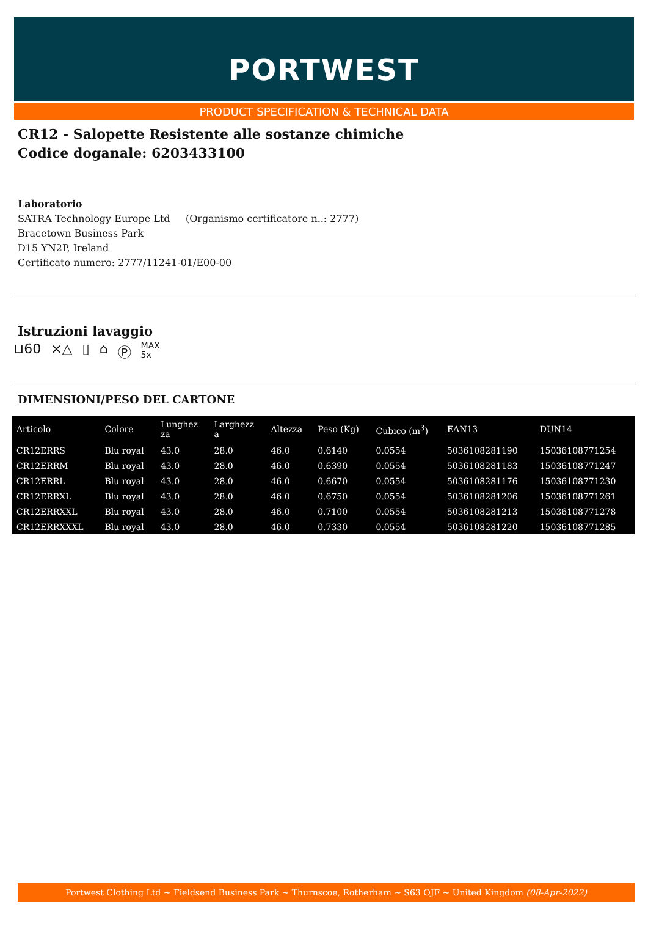PORTWEST
PRODUCT SPECIFICATION & TECHNICAL DATA
CR12 - Salopette Resistente alle sostanze chimiche
Codice doganale: 6203433100
Laboratorio
SATRA Technology Europe Ltd (Organismo certificatore n..: 2777)
Bracetown Business Park
D15 YN2P, Ireland
Certificato numero: 2777/11241-01/E00-00
Istruzioni lavaggio
⊔60 ⨯△ ▯ ⌂ Ⓟ MAX
5x
DIMENSIONI/PESO DEL CARTONE
| Articolo | Colore | Lunghez za | Larghezz a | Altezza | Peso (Kg) | Cubico (m<sup>3</sup>) | EAN13 | DUN14 |
| --- | --- | --- | --- | --- | --- | --- | --- | --- |
| CR12ERRS | Blu royal | 43.0 | 28.0 | 46.0 | 0.6140 | 0.0554 | 5036108281190 | 15036108771254 |
| CR12ERRM | Blu royal | 43.0 | 28.0 | 46.0 | 0.6390 | 0.0554 | 5036108281183 | 15036108771247 |
| CR12ERRL | Blu royal | 43.0 | 28.0 | 46.0 | 0.6670 | 0.0554 | 5036108281176 | 15036108771230 |
| CR12ERRXL | Blu royal | 43.0 | 28.0 | 46.0 | 0.6750 | 0.0554 | 5036108281206 | 15036108771261 |
| CR12ERRXXL | Blu royal | 43.0 | 28.0 | 46.0 | 0.7100 | 0.0554 | 5036108281213 | 15036108771278 |
| CR12ERRXXXL | Blu royal | 43.0 | 28.0 | 46.0 | 0.7330 | 0.0554 | 5036108281220 | 15036108771285 |
Portwest Clothing Ltd ~ Fieldsend Business Park ~ Thurnscoe, Rotherham ~ S63 OJF ~ United Kingdom (08-Apr-2022)